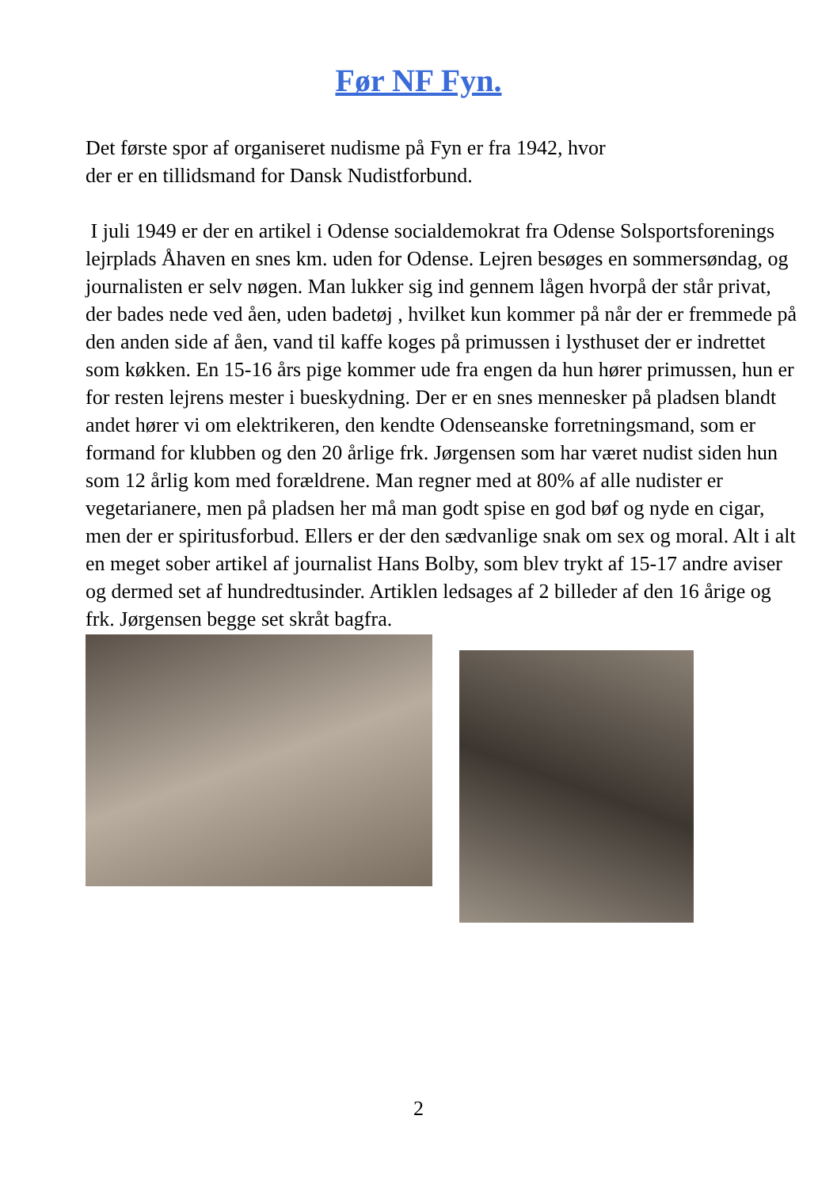Før NF Fyn.
Det første spor af organiseret nudisme på Fyn er fra 1942, hvor
der er en tillidsmand for Dansk Nudistforbund.
I juli 1949 er der en artikel i Odense socialdemokrat fra Odense Solsportsforenings lejrplads Åhaven en snes km. uden for Odense. Lejren besøges en sommersøndag, og journalisten er selv nøgen. Man lukker sig ind gennem lågen hvorpå der står privat, der bades nede ved åen, uden badetøj , hvilket kun kommer på når der er fremmede på den anden side af åen, vand til kaffe koges på primussen i lysthuset der er indrettet som køkken. En 15-16 års pige kommer ude fra engen da hun hører primussen, hun er for resten lejrens mester i bueskydning. Der er en snes mennesker på pladsen blandt andet hører vi om elektrikeren, den kendte Odenseanske forretningsmand, som er formand for klubben og den 20 årlige frk. Jørgensen som har været nudist siden hun som 12 årlig kom med forældrene. Man regner med at 80% af alle nudister er vegetarianere, men på pladsen her må man godt spise en god bøf og nyde en cigar, men der er spiritusforbud. Ellers er der den sædvanlige snak om sex og moral. Alt i alt en meget sober artikel af journalist Hans Bolby, som blev trykt af 15-17 andre aviser og dermed set af hundredtusinder. Artiklen ledsages af 2 billeder af den 16 årige og frk. Jørgensen begge set skråt bagfra.
2